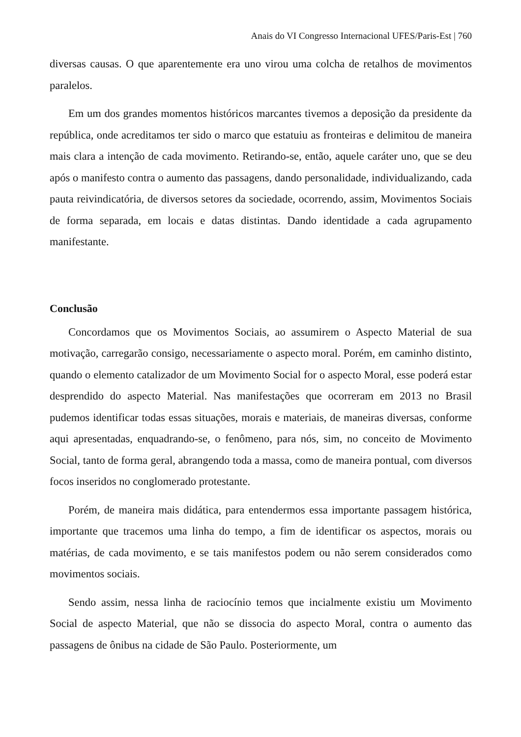Anais do VI Congresso Internacional UFES/Paris-Est | 760
diversas causas. O que aparentemente era uno virou uma colcha de retalhos de movimentos paralelos.
Em um dos grandes momentos históricos marcantes tivemos a deposição da presidente da república, onde acreditamos ter sido o marco que estatuiu as fronteiras e delimitou de maneira mais clara a intenção de cada movimento. Retirando-se, então, aquele caráter uno, que se deu após o manifesto contra o aumento das passagens, dando personalidade, individualizando, cada pauta reivindicatória, de diversos setores da sociedade, ocorrendo, assim, Movimentos Sociais de forma separada, em locais e datas distintas. Dando identidade a cada agrupamento manifestante.
Conclusão
Concordamos que os Movimentos Sociais, ao assumirem o Aspecto Material de sua motivação, carregarão consigo, necessariamente o aspecto moral. Porém, em caminho distinto, quando o elemento catalizador de um Movimento Social for o aspecto Moral, esse poderá estar desprendido do aspecto Material. Nas manifestações que ocorreram em 2013 no Brasil pudemos identificar todas essas situações, morais e materiais, de maneiras diversas, conforme aqui apresentadas, enquadrando-se, o fenômeno, para nós, sim, no conceito de Movimento Social, tanto de forma geral, abrangendo toda a massa, como de maneira pontual, com diversos focos inseridos no conglomerado protestante.
Porém, de maneira mais didática, para entendermos essa importante passagem histórica, importante que tracemos uma linha do tempo, a fim de identificar os aspectos, morais ou matérias, de cada movimento, e se tais manifestos podem ou não serem considerados como movimentos sociais.
Sendo assim, nessa linha de raciocínio temos que incialmente existiu um Movimento Social de aspecto Material, que não se dissocia do aspecto Moral, contra o aumento das passagens de ônibus na cidade de São Paulo. Posteriormente, um